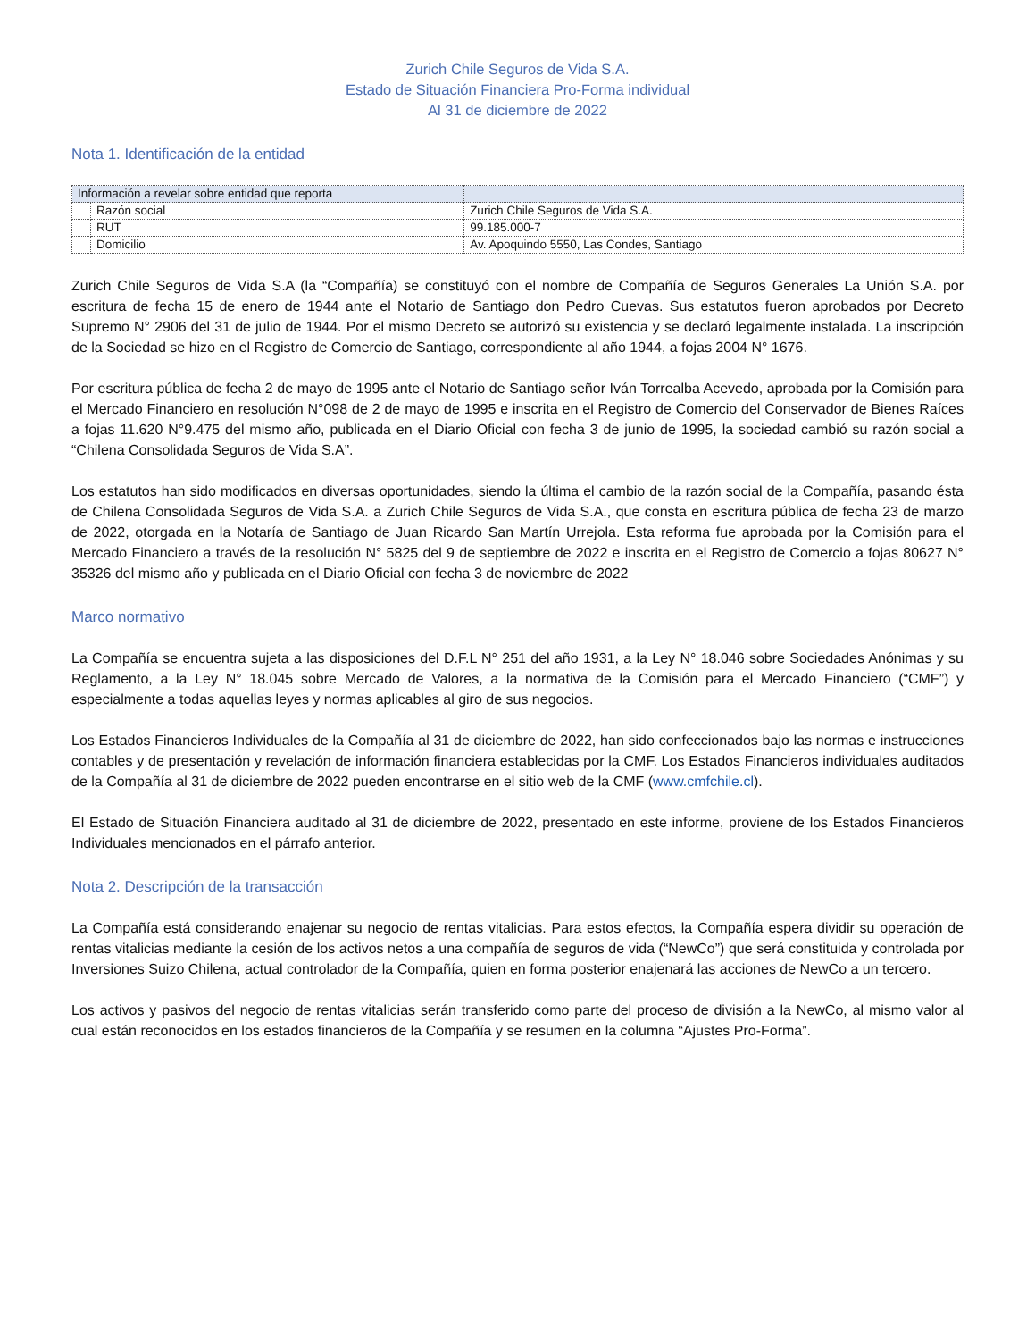Zurich Chile Seguros de Vida S.A.
Estado de Situación Financiera Pro-Forma individual
Al 31 de diciembre de 2022
Nota 1. Identificación de la entidad
| Información a revelar sobre entidad que reporta | | |
| | Razón social | Zurich Chile Seguros de Vida S.A. |
| | RUT | 99.185.000-7 |
| | Domicilio | Av. Apoquindo 5550, Las Condes, Santiago |
Zurich Chile Seguros de Vida S.A (la “Compañía) se constituyó con el nombre de Compañía de Seguros Generales La Unión S.A. por escritura de fecha 15 de enero de 1944 ante el Notario de Santiago don Pedro Cuevas. Sus estatutos fueron aprobados por Decreto Supremo N° 2906 del 31 de julio de 1944. Por el mismo Decreto se autorizó su existencia y se declaró legalmente instalada. La inscripción de la Sociedad se hizo en el Registro de Comercio de Santiago, correspondiente al año 1944, a fojas 2004 N° 1676.
Por escritura pública de fecha 2 de mayo de 1995 ante el Notario de Santiago señor Iván Torrealba Acevedo, aprobada por la Comisión para el Mercado Financiero en resolución N°098 de 2 de mayo de 1995 e inscrita en el Registro de Comercio del Conservador de Bienes Raíces a fojas 11.620 N°9.475 del mismo año, publicada en el Diario Oficial con fecha 3 de junio de 1995, la sociedad cambió su razón social a “Chilena Consolidada Seguros de Vida S.A”.
Los estatutos han sido modificados en diversas oportunidades, siendo la última el cambio de la razón social de la Compañía, pasando ésta de Chilena Consolidada Seguros de Vida S.A. a Zurich Chile Seguros de Vida S.A., que consta en escritura pública de fecha 23 de marzo de 2022, otorgada en la Notaría de Santiago de Juan Ricardo San Martín Urrejola. Esta reforma fue aprobada por la Comisión para el Mercado Financiero a través de la resolución N° 5825 del 9 de septiembre de 2022 e inscrita en el Registro de Comercio a fojas 80627 N° 35326 del mismo año y publicada en el Diario Oficial con fecha 3 de noviembre de 2022
Marco normativo
La Compañía se encuentra sujeta a las disposiciones del D.F.L N° 251 del año 1931, a la Ley N° 18.046 sobre Sociedades Anónimas y su Reglamento, a la Ley N° 18.045 sobre Mercado de Valores, a la normativa de la Comisión para el Mercado Financiero (“CMF”) y especialmente a todas aquellas leyes y normas aplicables al giro de sus negocios.
Los Estados Financieros Individuales de la Compañía al 31 de diciembre de 2022, han sido confeccionados bajo las normas e instrucciones contables y de presentación y revelación de información financiera establecidas por la CMF. Los Estados Financieros individuales auditados de la Compañía al 31 de diciembre de 2022 pueden encontrarse en el sitio web de la CMF (www.cmfchile.cl).
El Estado de Situación Financiera auditado al 31 de diciembre de 2022, presentado en este informe, proviene de los Estados Financieros Individuales mencionados en el párrafo anterior.
Nota 2. Descripción de la transacción
La Compañía está considerando enajenar su negocio de rentas vitalicias. Para estos efectos, la Compañía espera dividir su operación de rentas vitalicias mediante la cesión de los activos netos a una compañía de seguros de vida (“NewCo”) que será constituida y controlada por Inversiones Suizo Chilena, actual controlador de la Compañía, quien en forma posterior enajenará las acciones de NewCo a un tercero.
Los activos y pasivos del negocio de rentas vitalicias serán transferido como parte del proceso de división a la NewCo, al mismo valor al cual están reconocidos en los estados financieros de la Compañía y se resumen en la columna “Ajustes Pro-Forma”.